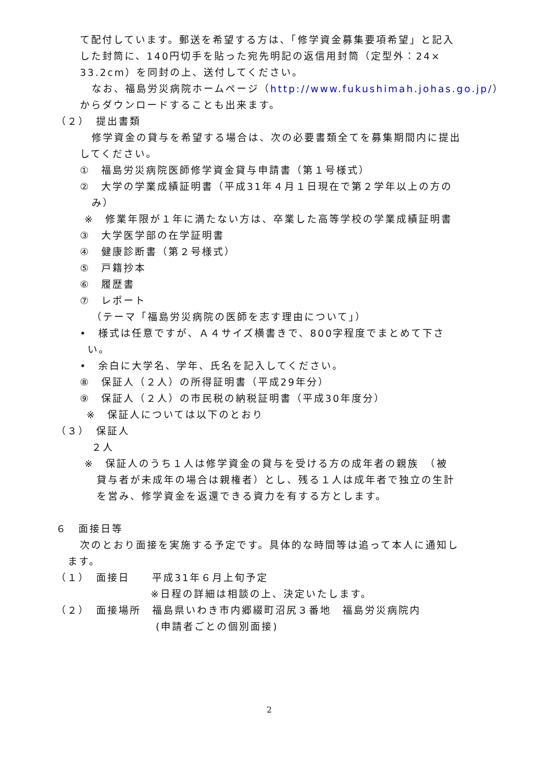て配付しています。郵送を希望する方は、「修学資金募集要項希望」と記入
した封筒に、140円切手を貼った宛先明記の返信用封筒（定型外：24×
33.2cm）を同封の上、送付してください。
なお、福島労災病院ホームページ（http://www.fukushimah.johas.go.jp/）
からダウンロードすることも出来ます。
（２）　提出書類
修学資金の貸与を希望する場合は、次の必要書類全てを募集期間内に提出
してください。
①　福島労災病院医師修学資金貸与申請書（第１号様式）
②　大学の学業成績証明書（平成31年４月１日現在で第２学年以上の方の
み）
※　修業年限が１年に満たない方は、卒業した高等学校の学業成績証明書
③　大学医学部の在学証明書
④　健康診断書（第２号様式）
⑤　戸籍抄本
⑥　履歴書
⑦　レポート
（テーマ「福島労災病院の医師を志す理由について」）
•　様式は任意ですが、Ａ４サイズ横書きで、800字程度でまとめて下さ
い。
•　余白に大学名、学年、氏名を記入してください。
⑧　保証人（２人）の所得証明書（平成29年分）
⑨　保証人（２人）の市民税の納税証明書（平成30年度分）
※　保証人については以下のとおり
（３）　保証人
２人
※　保証人のうち１人は修学資金の貸与を受ける方の成年者の親族　（被
貸与者が未成年の場合は親権者）とし、残る１人は成年者で独立の生計
を営み、修学資金を返還できる資力を有する方とします。
６　面接日等
次のとおり面接を実施する予定です。具体的な時間等は追って本人に通知し
ます。
（１）　面接日　　平成31年６月上旬予定
※日程の詳細は相談の上、決定いたします。
（２）　面接場所　福島県いわき市内郷綴町沼尻３番地　福島労災病院内
(申請者ごとの個別面接)
2